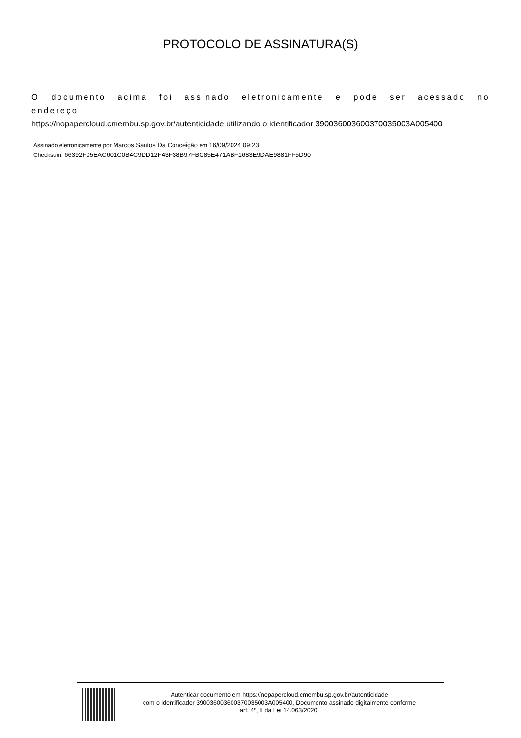PROTOCOLO DE ASSINATURA(S)
O documento acima foi assinado eletronicamente e pode ser acessado no endereço
https://nopapercloud.cmembu.sp.gov.br/autenticidade utilizando o identificador 390036003600370035003A005400
Assinado eletronicamente por Marcos Santos Da Conceição em 16/09/2024 09:23
Checksum: 66392F05EAC601C0B4C9DD12F43F38B97FBC85E471ABF1683E9DAE9881FF5D90
Autenticar documento em https://nopapercloud.cmembu.sp.gov.br/autenticidade
com o identificador 390036003600370035003A005400, Documento assinado digitalmente conforme
art. 4º, II da Lei 14.063/2020.